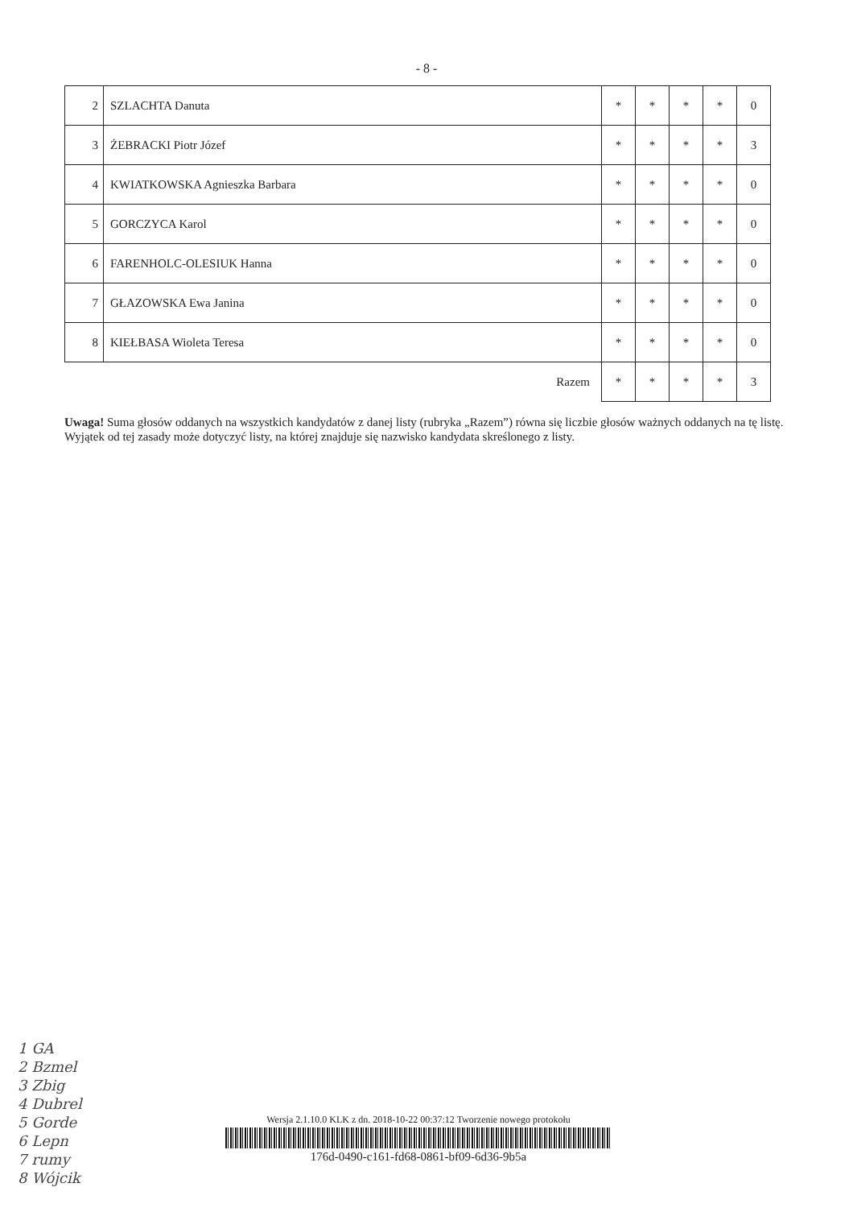- 8 -
| 2 | SZLACHTA Danuta | * | * | * | * | 0 |
| 3 | ŻEBRACKI Piotr Józef | * | * | * | * | 3 |
| 4 | KWIATKOWSKA Agnieszka Barbara | * | * | * | * | 0 |
| 5 | GORCZYCA Karol | * | * | * | * | 0 |
| 6 | FARENHOLC-OLESIUK Hanna | * | * | * | * | 0 |
| 7 | GŁAZOWSKA Ewa Janina | * | * | * | * | 0 |
| 8 | KIEŁBASA Wioleta Teresa | * | * | * | * | 0 |
| Razem | | * | * | * | * | 3 |
Uwaga! Suma głosów oddanych na wszystkich kandydatów z danej listy (rubryka „Razem”) równa się liczbie głosów ważnych oddanych na tę listę. Wyjątek od tej zasady może dotyczyć listy, na której znajduje się nazwisko kandydata skreślonego z listy.
1 GA
2 Bzmel
3 Zbig
4 Dubrel
5 Gorde
6 Lepn
7 rumy
8 Wójcik
Wersja 2.1.10.0 KLK z dn. 2018-10-22 00:37:12 Tworzenie nowego protokołu
176d-0490-c161-fd68-0861-bf09-6d36-9b5a